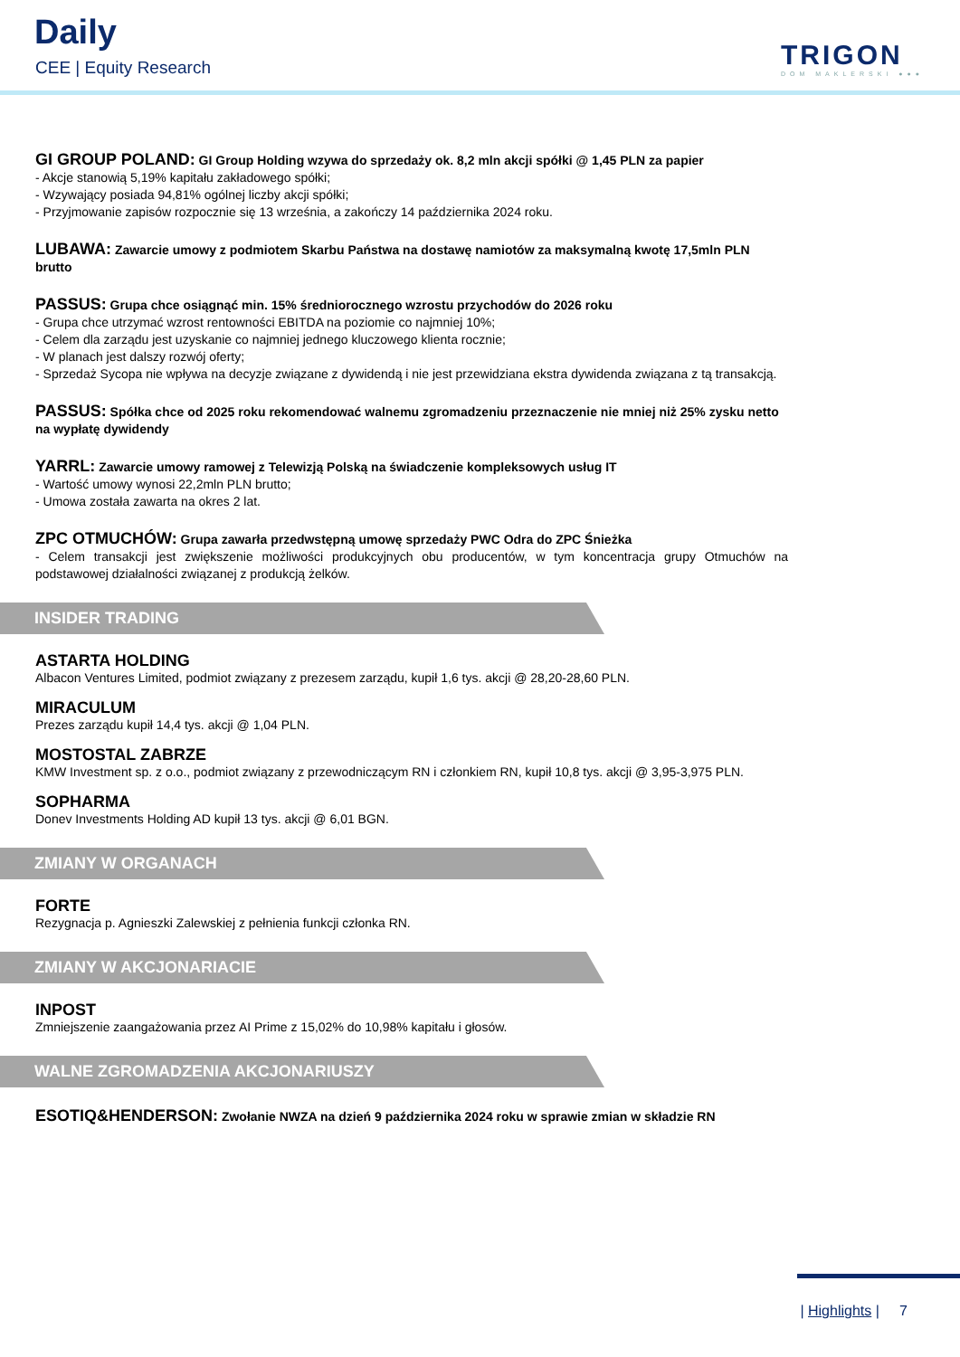Daily
CEE | Equity Research TRIGON
DOM MAKLERSKI ●●●
GI GROUP POLAND: GI Group Holding wzywa do sprzedaży ok. 8,2 mln akcji spółki @ 1,45 PLN za papier
- Akcje stanowią 5,19% kapitału zakładowego spółki;
- Wzywający posiada 94,81% ogólnej liczby akcji spółki;
- Przyjmowanie zapisów rozpocznie się 13 września, a zakończy 14 października 2024 roku.
LUBAWA: Zawarcie umowy z podmiotem Skarbu Państwa na dostawę namiotów za maksymalną kwotę 17,5mln PLN brutto
PASSUS: Grupa chce osiągnąć min. 15% średniorocznego wzrostu przychodów do 2026 roku
- Grupa chce utrzymać wzrost rentowności EBITDA na poziomie co najmniej 10%;
- Celem dla zarządu jest uzyskanie co najmniej jednego kluczowego klienta rocznie;
- W planach jest dalszy rozwój oferty;
- Sprzedaż Sycopa nie wpływa na decyzje związane z dywidendą i nie jest przewidziana ekstra dywidenda związana z tą transakcją.
PASSUS: Spółka chce od 2025 roku rekomendować walnemu zgromadzeniu przeznaczenie nie mniej niż 25% zysku netto na wypłatę dywidendy
YARRL: Zawarcie umowy ramowej z Telewizją Polską na świadczenie kompleksowych usług IT
- Wartość umowy wynosi 22,2mln PLN brutto;
- Umowa została zawarta na okres 2 lat.
ZPC OTMUCHÓW: Grupa zawarła przedwstępną umowę sprzedaży PWC Odra do ZPC Śnieżka
- Celem transakcji jest zwiększenie możliwości produkcyjnych obu producentów, w tym koncentracja grupy Otmuchów na podstawowej działalności związanej z produkcją żelków.
INSIDER TRADING
ASTARTA HOLDING
Albacon Ventures Limited, podmiot związany z prezesem zarządu, kupił 1,6 tys. akcji @ 28,20-28,60 PLN.
MIRACULUM
Prezes zarządu kupił 14,4 tys. akcji @ 1,04 PLN.
MOSTOSTAL ZABRZE
KMW Investment sp. z o.o., podmiot związany z przewodniczącym RN i członkiem RN, kupił 10,8 tys. akcji @ 3,95-3,975 PLN.
SOPHARMA
Donev Investments Holding AD kupił 13 tys. akcji @ 6,01 BGN.
ZMIANY W ORGANACH
FORTE
Rezygnacja p. Agnieszki Zalewskiej z pełnienia funkcji członka RN.
ZMIANY W AKCJONARIACIE
INPOST
Zmniejszenie zaangażowania przez AI Prime z 15,02% do 10,98% kapitału i głosów.
WALNE ZGROMADZENIA AKCJONARIUSZY
ESOTIQ&HENDERSON: Zwołanie NWZA na dzień 9 października 2024 roku w sprawie zmian w składzie RN
| Highlights | 7